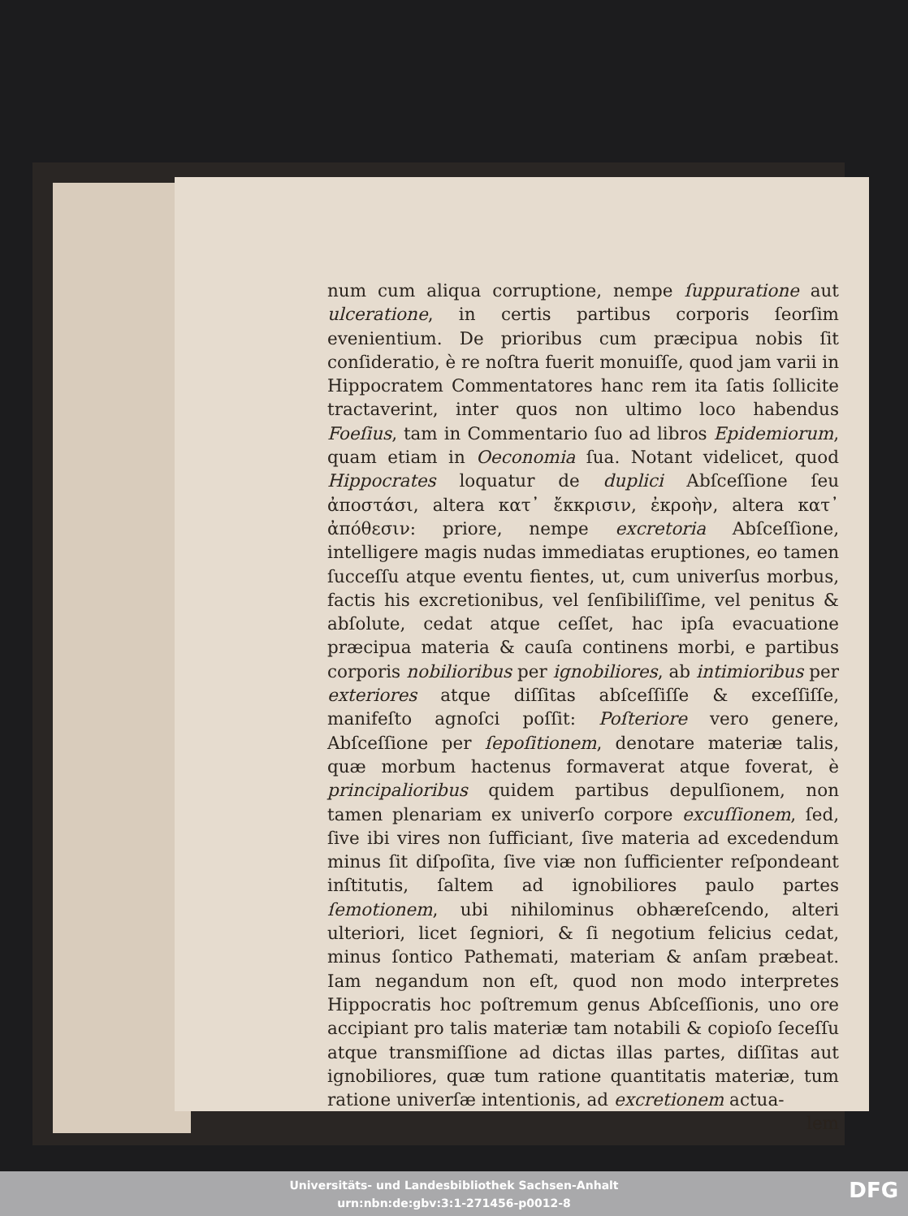num cum aliqua corruptione, nempe ſuppuratione aut ulceratione, in certis partibus corporis ſeorſim evenientium. De prioribus cum præcipua nobis ſit conſideratio, è re noſtra fuerit monuiſſe, quod jam varii in Hippocratem Commentatores hanc rem ita ſatis ſollicite tractaverint, inter quos non ultimo loco habendus Foeſius, tam in Commentario ſuo ad libros Epidemiorum, quam etiam in Oeconomia ſua. Notant videlicet, quod Hippocrates loquatur de duplici Abſceſſione ſeu ἀποστάσι, altera κατ᾽ ἔκκρισιν, ἐκροὴν, altera κατ᾽ ἀπόθεσιν: priore, nempe excretoria Abſceſſione, intelligere magis nudas immediatas eruptiones, eo tamen ſucceſſu atque eventu fientes, ut, cum univerſus morbus, factis his excretionibus, vel ſenſibiliſſime, vel penitus & abſolute, cedat atque ceſſet, hac ipſa evacuatione præcipua materia & cauſa continens morbi, e partibus corporis nobilioribus per ignobiliores, ab intimioribus per exteriores atque diſſitas abſceſſiſſe & exceſſiſſe, manifeſto agnoſci poſſit: Poſteriore vero genere, Abſceſſione per ſepoſitionem, denotare materiæ talis, quæ morbum hactenus formaverat atque foverat, è principalioribus quidem partibus depulſionem, non tamen plenariam ex univerſo corpore excuſſionem, ſed, ſive ibi vires non ſufficiant, ſive materia ad excedendum minus ſit diſpoſita, ſive viæ non ſufficienter reſpondeant inſtitutis, ſaltem ad ignobiliores paulo partes ſemotionem, ubi nihilominus obhæreſcendo, alteri ulteriori, licet ſegniori, & ſi negotium felicius cedat, minus ſontico Pathemati, materiam & anſam præbeat. Iam negandum non eſt, quod non modo interpretes Hippocratis hoc poſtremum genus Abſceſſionis, uno ore accipiant pro talis materiæ tam notabili & copioſo ſeceſſu atque transmiſſione ad dictas illas partes, diſſitas aut ignobiliores, quæ tum ratione quantitatis materiæ, tum ratione univerſæ intentionis, ad excretionem actua-
lem
Universitäts- und Landesbibliothek Sachsen-Anhalt
urn:nbn:de:gbv:3:1-271456-p0012-8
DFG